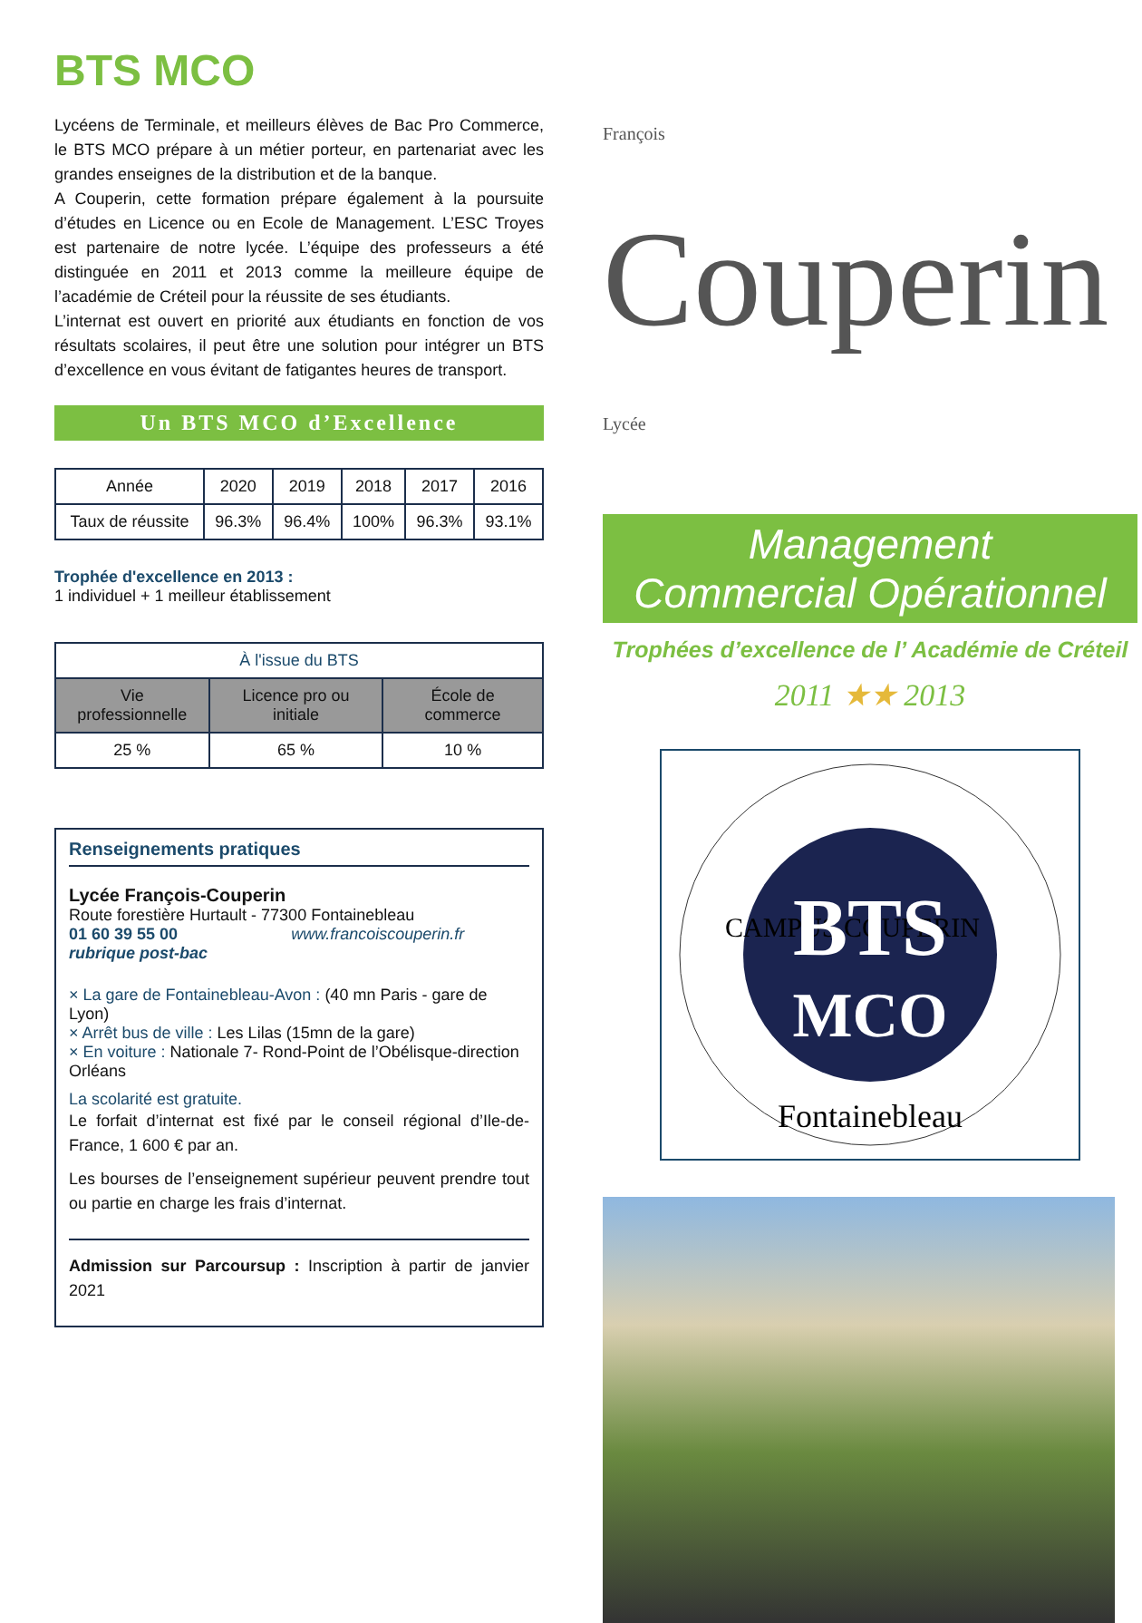BTS MCO
Lycéens de Terminale, et meilleurs élèves de Bac Pro Commerce, le BTS MCO prépare à un métier porteur, en partenariat avec les grandes enseignes de la distribution et de la banque.
A Couperin, cette formation prépare également à la poursuite d’études en Licence ou en Ecole de Management. L’ESC Troyes est partenaire de notre lycée. L’équipe des professeurs a été distinguée en 2011 et 2013 comme la meilleure équipe de l’académie de Créteil pour la réussite de ses étudiants.
L’internat est ouvert en priorité aux étudiants en fonction de vos résultats scolaires, il peut être une solution pour intégrer un BTS d’excellence en vous évitant de fatigantes heures de transport.
Un BTS MCO d’Excellence
| Année | 2020 | 2019 | 2018 | 2017 | 2016 |
| --- | --- | --- | --- | --- | --- |
| Taux de réussite | 96.3% | 96.4% | 100% | 96.3% | 93.1% |
Trophée d'excellence en 2013 :
1 individuel + 1 meilleur établissement
| À l'issue du BTS | | |
| --- | --- | --- |
| Vie professionnelle | Licence pro ou initiale | École de commerce |
| 25 % | 65 % | 10 % |
Renseignements pratiques
Lycée François-Couperin
Route forestière Hurtault - 77300 Fontainebleau
01 60 39 55 00 www.francoiscouperin.fr rubrique post-bac
× La gare de Fontainebleau-Avon : (40 mn Paris - gare de Lyon)
× Arrêt bus de ville : Les Lilas (15mn de la gare)
× En voiture : Nationale 7- Rond-Point de l’Obélisque-direction Orléans
La scolarité est gratuite.
Le forfait d’internat est fixé par le conseil régional d’Ile-de-France, 1 600 € par an.
Les bourses de l’enseignement supérieur peuvent prendre tout ou partie en charge les frais d’internat.
Admission sur Parcoursup : Inscription à partir de janvier 2021
François Couperin Lycée
Management
Commercial Opérationnel
Trophées d’excellence de l’ Académie de Créteil
2011 ★★ 2013
CAMPUS COUPERIN
BTS
MCO
Fontainebleau